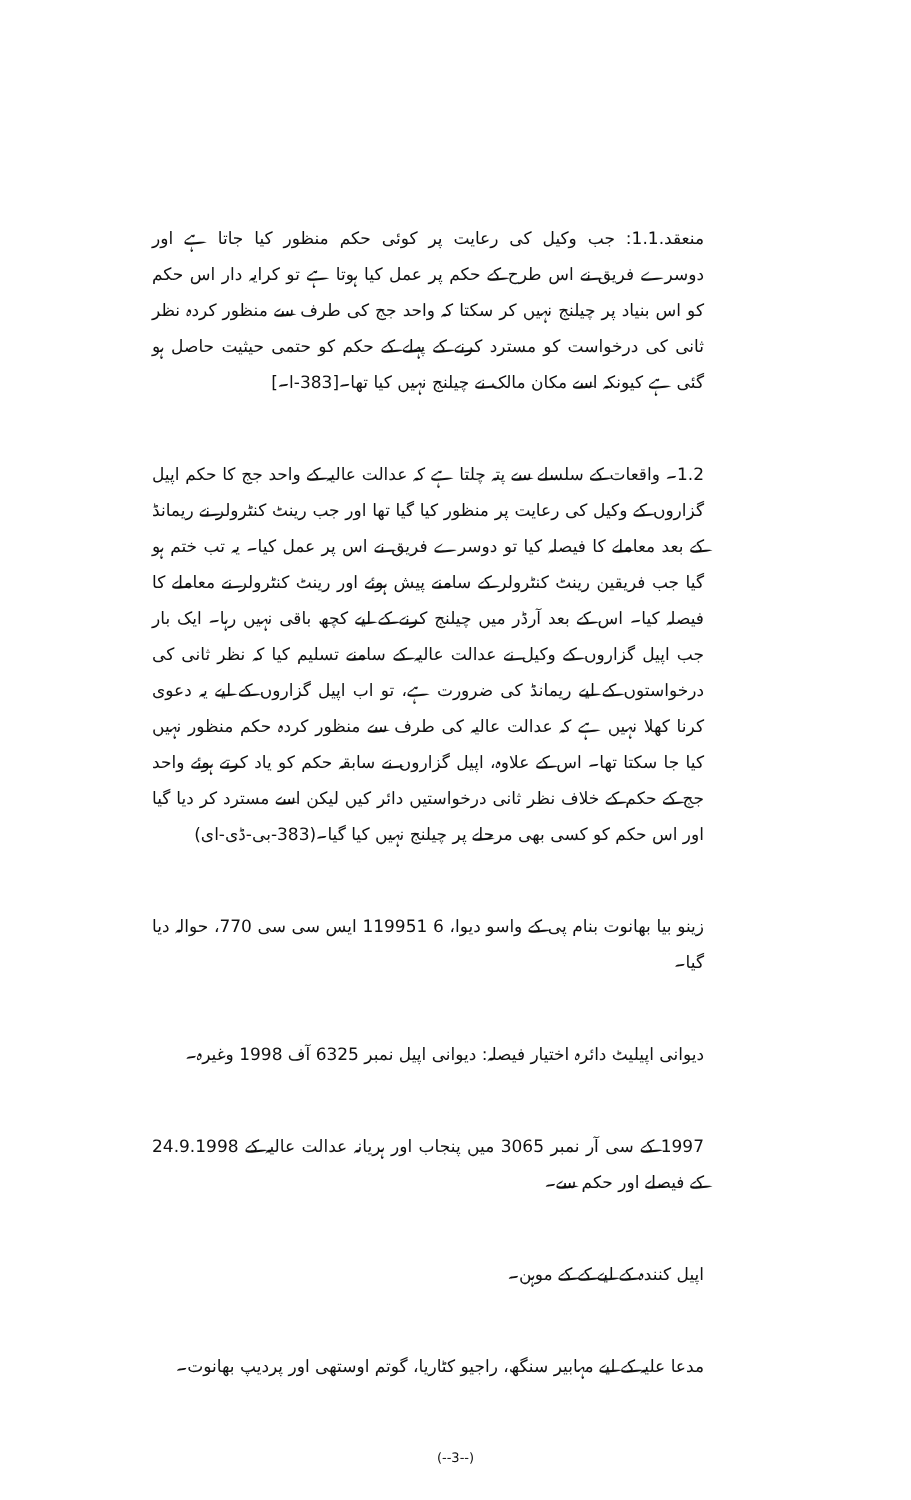منعقد.1.1: جب وکیل کی رعایت پر کوئی حکم منظور کیا جاتا ہے اور دوسرے فریق نے اس طرح کے حکم پر عمل کیا ہوتا ہے تو کرایہ دار اس حکم کو اس بنیاد پر چیلنج نہیں کر سکتا کہ واحد جج کی طرف سے منظور کردہ نظر ثانی کی درخواست کو مسترد کرنے کے پہلے کے حکم کو حتمی حیثیت حاصل ہو گئی ہے کیونکہ اسے مکان مالک نے چیلنج نہیں کیا تھا۔[383-ا۔]
1.2۔ واقعات کے سلسلے سے پتہ چلتا ہے کہ عدالت عالیہ کے واحد جج کا حکم اپیل گزاروں کے وکیل کی رعایت پر منظور کیا گیا تھا اور جب رینٹ کنٹرولر نے ریمانڈ کے بعد معاملے کا فیصلہ کیا تو دوسرے فریق نے اس پر عمل کیا۔ یہ تب ختم ہو گیا جب فریقین رینٹ کنٹرولر کے سامنے پیش ہوئے اور رینٹ کنٹرولر نے معاملے کا فیصلہ کیا۔ اس کے بعد آرڈر میں چیلنج کرنے کے لیے کچھ باقی نہیں رہا۔ ایک بار جب اپیل گزاروں کے وکیل نے عدالت عالیہ کے سامنے تسلیم کیا کہ نظر ثانی کی درخواستوں کے لیے ریمانڈ کی ضرورت ہے، تو اب اپیل گزاروں کے لیے یہ دعوی کرنا کھلا نہیں ہے کہ عدالت عالیہ کی طرف سے منظور کردہ حکم منظور نہیں کیا جا سکتا تھا۔ اس کے علاوہ، اپیل گزاروں نے سابقہ حکم کو یاد کرتے ہوئے واحد جج کے حکم کے خلاف نظر ثانی درخواستیں دائر کیں لیکن اسے مسترد کر دیا گیا اور اس حکم کو کسی بھی مرحلے پر چیلنج نہیں کیا گیا۔(383-بی-ڈی-ای)
زینو بیا بھانوت بنام پی کے واسو دیوا، 6 119951 ایس سی سی 770، حوالہ دیا گیا۔
دیوانی اپیلیٹ دائرہ اختیار فیصلہ: دیوانی اپیل نمبر 6325 آف 1998 وغیرہ۔
1997 کے سی آر نمبر 3065 میں پنجاب اور ہریانہ عدالت عالیہ کے 24.9.1998 کے فیصلے اور حکم سے۔
اپیل کنندہ کے لیے کے کے موہن۔
مدعا علیہ کے لیے مہابیر سنگھ، راجیو کٹاریا، گوتم اوستھی اور پردیپ بھانوت۔
(--3--)